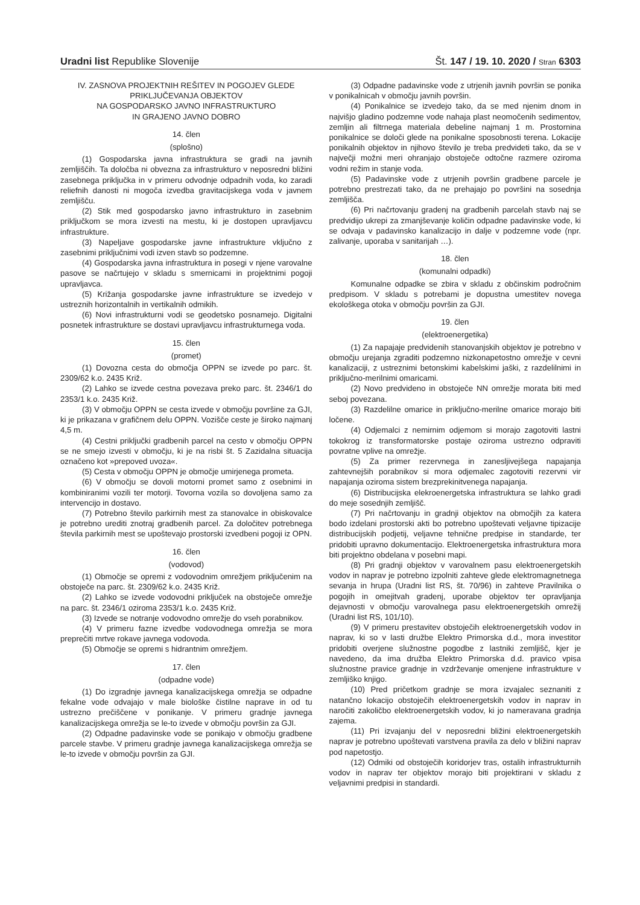Uradni list Republike Slovenije
Št. 147 / 19. 10. 2020 / Stran 6303
IV. ZASNOVA PROJEKTNIH REŠITEV IN POGOJEV GLEDE PRIKLJUČEVANJA OBJEKTOV
NA GOSPODARSKO JAVNO INFRASTRUKTURO
IN GRAJENO JAVNO DOBRO
14. člen
(splošno)
(1) Gospodarska javna infrastruktura se gradi na javnih zemljiščih. Ta določba ni obvezna za infrastrukturo v neposredni bližini zasebnega priključka in v primeru odvodnje odpadnih voda, ko zaradi reliefnih danosti ni mogoča izvedba gravitacijskega voda v javnem zemljišču.
(2) Stik med gospodarsko javno infrastrukturo in zasebnim priključkom se mora izvesti na mestu, ki je dostopen upravljavcu infrastrukture.
(3) Napeljave gospodarske javne infrastrukture vključno z zasebnimi priključnimi vodi izven stavb so podzemne.
(4) Gospodarska javna infrastruktura in posegi v njene varovalne pasove se načrtujejo v skladu s smernicami in projektnimi pogoji upravljavca.
(5) Križanja gospodarske javne infrastrukture se izvedejo v ustreznih horizontalnih in vertikalnih odmikih.
(6) Novi infrastrukturni vodi se geodetsko posnamejo. Digitalni posnetek infrastrukture se dostavi upravljavcu infrastrukturnega voda.
15. člen
(promet)
(1) Dovozna cesta do območja OPPN se izvede po parc. št. 2309/62 k.o. 2435 Križ.
(2) Lahko se izvede cestna povezava preko parc. št. 2346/1 do 2353/1 k.o. 2435 Križ.
(3) V območju OPPN se cesta izvede v območju površine za GJI, ki je prikazana v grafičnem delu OPPN. Vozišče ceste je široko najmanj 4,5 m.
(4) Cestni priključki gradbenih parcel na cesto v območju OPPN se ne smejo izvesti v območju, ki je na risbi št. 5 Zazidalna situacija označeno kot »prepoved uvoza«.
(5) Cesta v območju OPPN je območje umirjenega prometa.
(6) V območju se dovoli motorni promet samo z osebnimi in kombiniranimi vozili ter motorji. Tovorna vozila so dovoljena samo za intervencijo in dostavo.
(7) Potrebno število parkirnih mest za stanovalce in obiskovalce je potrebno urediti znotraj gradbenih parcel. Za določitev potrebnega števila parkirnih mest se upoštevajo prostorski izvedbeni pogoji iz OPN.
16. člen
(vodovod)
(1) Območje se opremi z vodovodnim omrežjem priključenim na obstoječe na parc. št. 2309/62 k.o. 2435 Križ.
(2) Lahko se izvede vodovodni priključek na obstoječe omrežje na parc. št. 2346/1 oziroma 2353/1 k.o. 2435 Križ.
(3) Izvede se notranje vodovodno omrežje do vseh porabnikov.
(4) V primeru fazne izvedbe vodovodnega omrežja se mora preprečiti mrtve rokave javnega vodovoda.
(5) Območje se opremi s hidrantnim omrežjem.
17. člen
(odpadne vode)
(1) Do izgradnje javnega kanalizacijskega omrežja se odpadne fekalne vode odvajajo v male biološke čistilne naprave in od tu ustrezno prečiščene v ponikanje. V primeru gradnje javnega kanalizacijskega omrežja se le-to izvede v območju površin za GJI.
(2) Odpadne padavinske vode se ponikajo v območju gradbene parcele stavbe. V primeru gradnje javnega kanalizacijskega omrežja se le-to izvede v območju površin za GJI.
(3) Odpadne padavinske vode z utrjenih javnih površin se ponika v ponikalnicah v območju javnih površin.
(4) Ponikalnice se izvedejo tako, da se med njenim dnom in najvišjo gladino podzemne vode nahaja plast neomočenih sedimentov, zemljin ali filtrnega materiala debeline najmanj 1 m. Prostornina ponikalnice se določi glede na ponikalne sposobnosti terena. Lokacije ponikalnih objektov in njihovo število je treba predvideti tako, da se v največji možni meri ohranjajo obstoječe odtočne razmere oziroma vodni režim in stanje voda.
(5) Padavinske vode z utrjenih površin gradbene parcele je potrebno prestrezati tako, da ne prehajajo po površini na sosednja zemljišča.
(6) Pri načrtovanju gradenj na gradbenih parcelah stavb naj se predvidijo ukrepi za zmanjševanje količin odpadne padavinske vode, ki se odvaja v padavinsko kanalizacijo in dalje v podzemne vode (npr. zalivanje, uporaba v sanitarijah …).
18. člen
(komunalni odpadki)
Komunalne odpadke se zbira v skladu z občinskim področnim predpisom. V skladu s potrebami je dopustna umestitev novega ekološkega otoka v območju površin za GJI.
19. člen
(elektroenergetika)
(1) Za napajaje predvidenih stanovanjskih objektov je potrebno v območju urejanja zgraditi podzemno nizkonapetostno omrežje v cevni kanalizaciji, z ustreznimi betonskimi kabelskimi jaški, z razdelilnimi in priključno-merilnimi omaricami.
(2) Novo predvideno in obstoječe NN omrežje morata biti med seboj povezana.
(3) Razdelilne omarice in priključno-merilne omarice morajo biti ločene.
(4) Odjemalci z nemirnim odjemom si morajo zagotoviti lastni tokokrog iz transformatorske postaje oziroma ustrezno odpraviti povratne vplive na omrežje.
(5) Za primer rezervnega in zanesljivejšega napajanja zahtevnejših porabnikov si mora odjemalec zagotoviti rezervni vir napajanja oziroma sistem brezprekinitvenega napajanja.
(6) Distribucijska elekroenergetska infrastruktura se lahko gradi do meje sosednjih zemljišč.
(7) Pri načrtovanju in gradnji objektov na območjih za katera bodo izdelani prostorski akti bo potrebno upoštevati veljavne tipizacije distribucijskih podjetij, veljavne tehnične predpise in standarde, ter pridobiti upravno dokumentacijo. Elektroenergetska infrastruktura mora biti projektno obdelana v posebni mapi.
(8) Pri gradnji objektov v varovalnem pasu elektroenergetskih vodov in naprav je potrebno izpolniti zahteve glede elektromagnetnega sevanja in hrupa (Uradni list RS, št. 70/96) in zahteve Pravilnika o pogojih in omejitvah gradenj, uporabe objektov ter opravljanja dejavnosti v območju varovalnega pasu elektroenergetskih omrežij (Uradni list RS, 101/10).
(9) V primeru prestavitev obstoječih elektroenergetskih vodov in naprav, ki so v lasti družbe Elektro Primorska d.d., mora investitor pridobiti overjene služnostne pogodbe z lastniki zemljišč, kjer je navedeno, da ima družba Elektro Primorska d.d. pravico vpisa služnostne pravice gradnje in vzdrževanje omenjene infrastrukture v zemljiško knjigo.
(10) Pred pričetkom gradnje se mora izvajalec seznaniti z natančno lokacijo obstoječih elektroenergetskih vodov in naprav in naročiti zakoličbo elektroenergetskih vodov, ki jo nameravana gradnja zajema.
(11) Pri izvajanju del v neposredni bližini elektroenergetskih naprav je potrebno upoštevati varstvena pravila za delo v bližini naprav pod napetostjo.
(12) Odmiki od obstoječih koridorjev tras, ostalih infrastrukturnih vodov in naprav ter objektov morajo biti projektirani v skladu z veljavnimi predpisi in standardi.